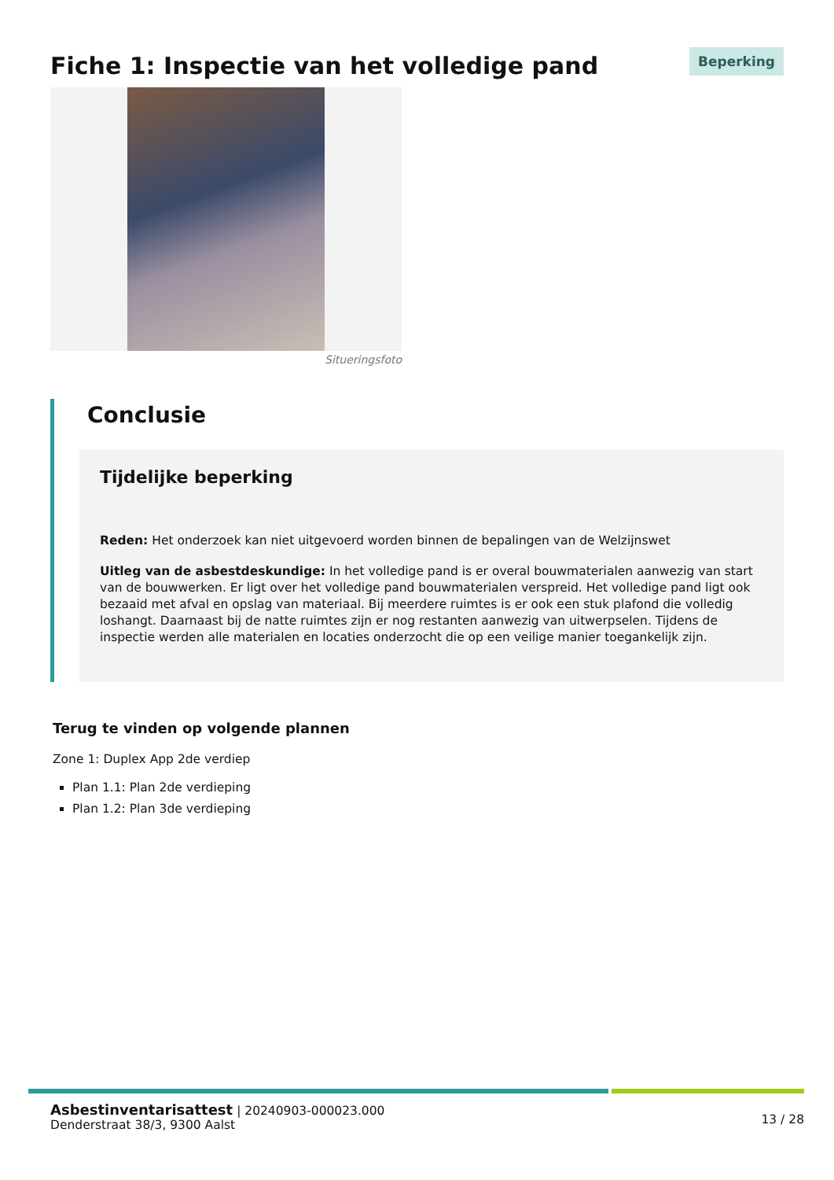Fiche 1: Inspectie van het volledige pand
Beperking
Situeringsfoto
Conclusie
Tijdelijke beperking
Reden: Het onderzoek kan niet uitgevoerd worden binnen de bepalingen van de Welzijnswet
Uitleg van de asbestdeskundige: In het volledige pand is er overal bouwmaterialen aanwezig van start van de bouwwerken. Er ligt over het volledige pand bouwmaterialen verspreid. Het volledige pand ligt ook bezaaid met afval en opslag van materiaal. Bij meerdere ruimtes is er ook een stuk plafond die volledig loshangt. Daarnaast bij de natte ruimtes zijn er nog restanten aanwezig van uitwerpselen. Tijdens de inspectie werden alle materialen en locaties onderzocht die op een veilige manier toegankelijk zijn.
Terug te vinden op volgende plannen
Zone 1: Duplex App 2de verdiep
Plan 1.1: Plan 2de verdieping
Plan 1.2: Plan 3de verdieping
Asbestinventarisattest | 20240903-000023.000
Denderstraat 38/3, 9300 Aalst
13 / 28